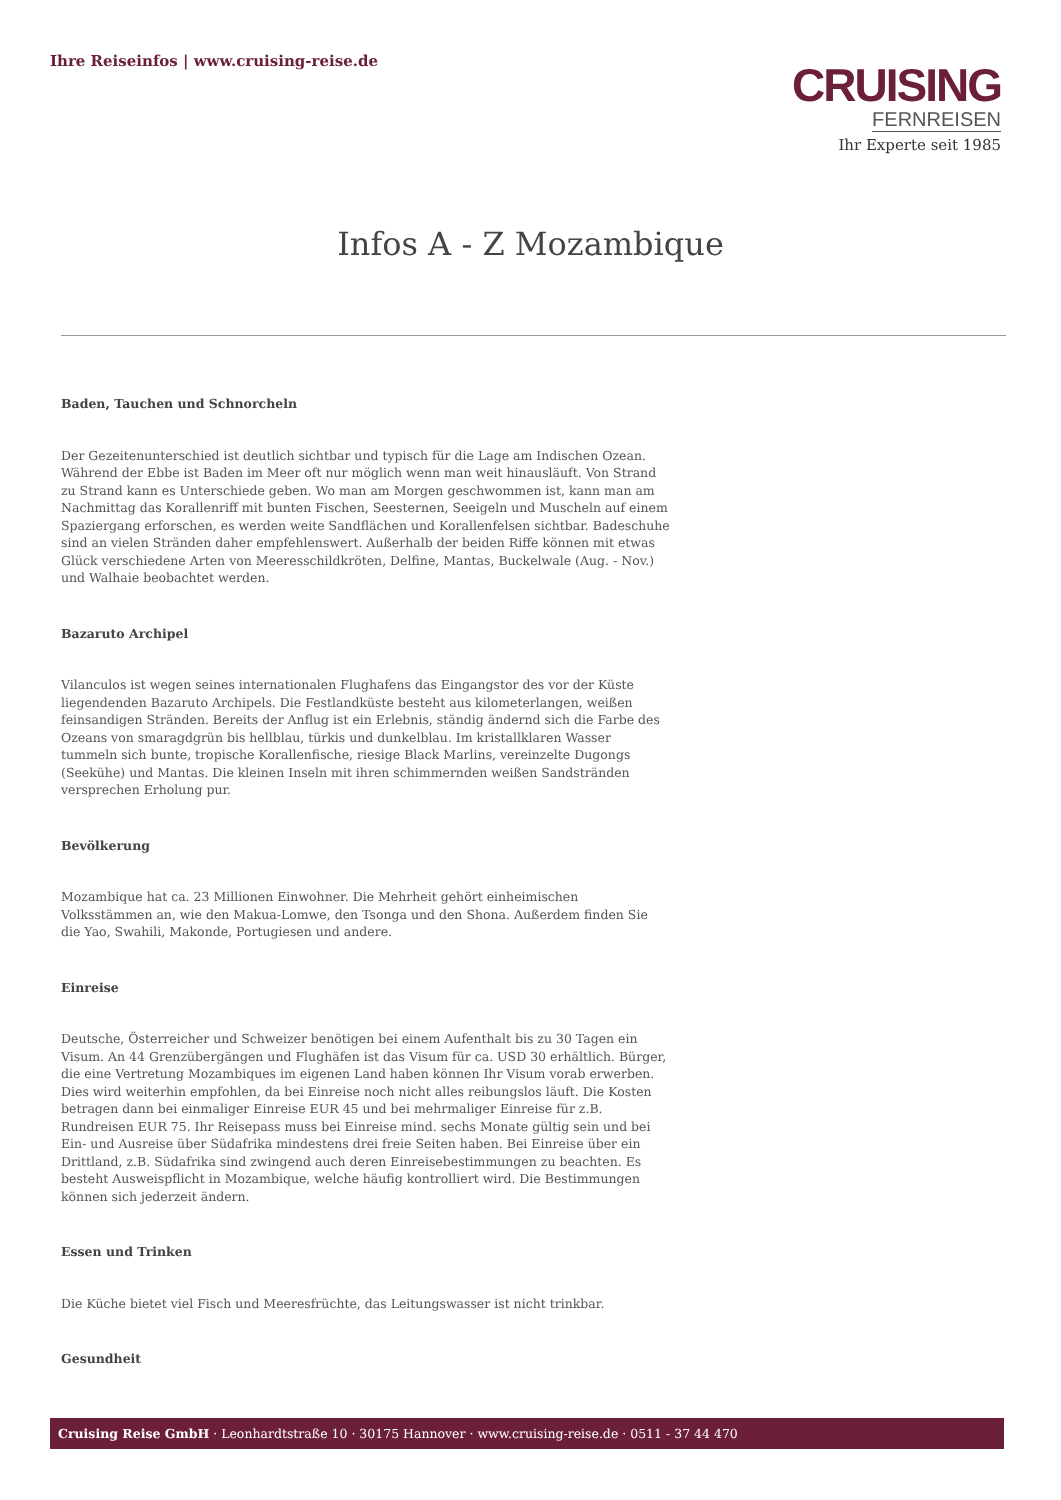Ihre Reiseinfos | www.cruising-reise.de
CRUISING
FERNREISEN
Ihr Experte seit 1985
Infos A - Z Mozambique
Baden, Tauchen und Schnorcheln
Der Gezeitenunterschied ist deutlich sichtbar und typisch für die Lage am Indischen Ozean. Während der Ebbe ist Baden im Meer oft nur möglich wenn man weit hinausläuft. Von Strand zu Strand kann es Unterschiede geben. Wo man am Morgen geschwommen ist, kann man am Nachmittag das Korallenriff mit bunten Fischen, Seesternen, Seeigeln und Muscheln auf einem Spaziergang erforschen, es werden weite Sandflächen und Korallenfelsen sichtbar. Badeschuhe sind an vielen Stränden daher empfehlenswert. Außerhalb der beiden Riffe können mit etwas Glück verschiedene Arten von Meeresschildkröten, Delfine, Mantas, Buckelwale (Aug. - Nov.) und Walhaie beobachtet werden.
Bazaruto Archipel
Vilanculos ist wegen seines internationalen Flughafens das Eingangstor des vor der Küste liegendenden Bazaruto Archipels. Die Festlandküste besteht aus kilometerlangen, weißen feinsandigen Stränden. Bereits der Anflug ist ein Erlebnis, ständig ändernd sich die Farbe des Ozeans von smaragdgrün bis hellblau, türkis und dunkelblau. Im kristallklaren Wasser tummeln sich bunte, tropische Korallenfische, riesige Black Marlins, vereinzelte Dugongs (Seekühe) und Mantas. Die kleinen Inseln mit ihren schimmernden weißen Sandstränden versprechen Erholung pur.
Bevölkerung
Mozambique hat ca. 23 Millionen Einwohner. Die Mehrheit gehört einheimischen Volksstämmen an, wie den Makua-Lomwe, den Tsonga und den Shona. Außerdem finden Sie die Yao, Swahili, Makonde, Portugiesen und andere.
Einreise
Deutsche, Österreicher und Schweizer benötigen bei einem Aufenthalt bis zu 30 Tagen ein Visum. An 44 Grenzübergängen und Flughäfen ist das Visum für ca. USD 30 erhältlich. Bürger, die eine Vertretung Mozambiques im eigenen Land haben können Ihr Visum vorab erwerben. Dies wird weiterhin empfohlen, da bei Einreise noch nicht alles reibungslos läuft. Die Kosten betragen dann bei einmaliger Einreise EUR 45 und bei mehrmaliger Einreise für z.B. Rundreisen EUR 75. Ihr Reisepass muss bei Einreise mind. sechs Monate gültig sein und bei Ein- und Ausreise über Südafrika mindestens drei freie Seiten haben. Bei Einreise über ein Drittland, z.B. Südafrika sind zwingend auch deren Einreisebestimmungen zu beachten. Es besteht Ausweispflicht in Mozambique, welche häufig kontrolliert wird. Die Bestimmungen können sich jederzeit ändern.
Essen und Trinken
Die Küche bietet viel Fisch und Meeresfrüchte, das Leitungswasser ist nicht trinkbar.
Gesundheit
Cruising Reise GmbH · Leonhardtstraße 10 · 30175 Hannover · www.cruising-reise.de · 0511 - 37 44 470